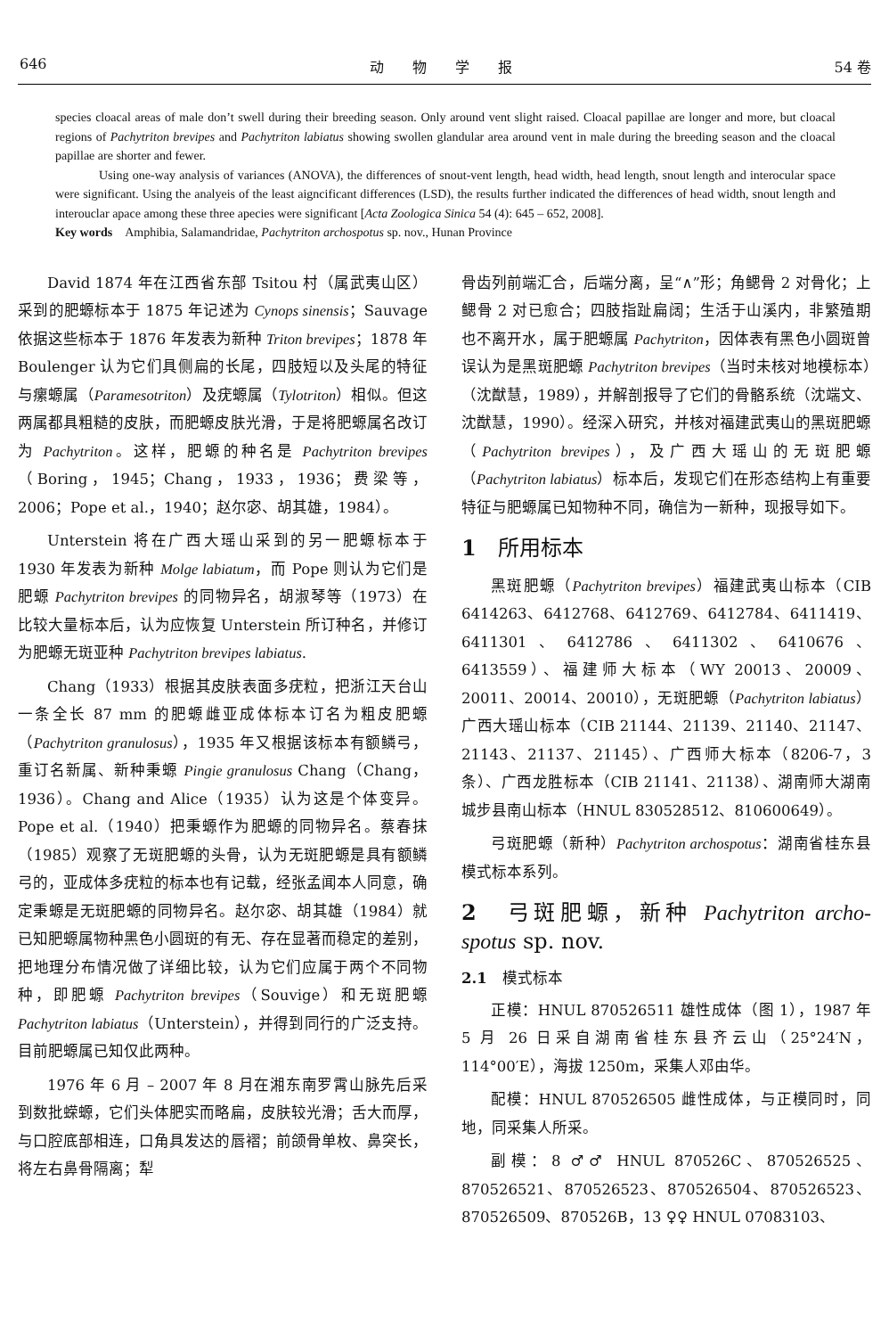646 动　　物　　学　　报 54 卷
species cloacal areas of male don’t swell during their breeding season. Only around vent slight raised. Cloacal papillae are longer and more, but cloacal regions of Pachytriton brevipes and Pachytriton labiatus showing swollen glandular area around vent in male during the breeding season and the cloacal papillae are shorter and fewer.
Using one-way analysis of variances (ANOVA), the differences of snout-vent length, head width, head length, snout length and interocular space were significant. Using the analyeis of the least aigncificant differences (LSD), the results further indicated the differences of head width, snout length and interouclar apace among these three apecies were significant [Acta Zoologica Sinica 54 (4): 645 – 652, 2008].
Key words　Amphibia, Salamandridae, Pachytriton archospotus sp. nov., Hunan Province
David 1874 年在江西省东部 Tsitou 村（属武夷山区）采到的肥螈标本于 1875 年记述为 Cynops sinensis；Sauvage 依据这些标本于 1876 年发表为新种 Triton brevipes；1878 年 Boulenger 认为它们具侧扁的长尾，四肢短以及头尾的特征与瘰螈属（Paramesotriton）及疣螈属（Tylotriton）相似。但这两属都具粗糙的皮肤，而肥螈皮肤光滑，于是将肥螈属名改订为 Pachytriton。这样，肥螈的种名是 Pachytriton brevipes（Boring，1945；Chang，1933，1936；费梁等，2006；Pope et al.，1940；赵尔宓、胡其雄，1984）。
Unterstein 将在广西大瑶山采到的另一肥螈标本于 1930 年发表为新种 Molge labiatum，而 Pope 则认为它们是肥螈 Pachytriton brevipes 的同物异名，胡淑琴等（1973）在比较大量标本后，认为应恢复 Unterstein 所订种名，并修订为肥螈无斑亚种 Pachytriton brevipes labiatus.
Chang（1933）根据其皮肤表面多疣粒，把浙江天台山一条全长 87 mm 的肥螈雌亚成体标本订名为粗皮肥螈（Pachytriton granulosus），1935 年又根据该标本有额鳞弓，重订名新属、新种秉螈 Pingie granulosus Chang（Chang，1936）。Chang and Alice（1935）认为这是个体变异。Pope et al.（1940）把秉螈作为肥螈的同物异名。蔡春抹（1985）观察了无斑肥螈的头骨，认为无斑肥螈是具有额鳞弓的，亚成体多疣粒的标本也有记载，经张孟闻本人同意，确定秉螈是无斑肥螈的同物异名。赵尔宓、胡其雄（1984）就已知肥螈属物种黑色小圆斑的有无、存在显著而稳定的差别，把地理分布情况做了详细比较，认为它们应属于两个不同物种，即肥螈 Pachytriton brevipes（Souvige）和无斑肥螈 Pachytriton labiatus（Unterstein），并得到同行的广泛支持。目前肥螈属已知仅此两种。
1976 年 6 月 – 2007 年 8 月在湘东南罗霄山脉先后采到数批蝾螈，它们头体肥实而略扁，皮肤较光滑；舌大而厚，与口腔底部相连，口角具发达的唇褶；前颌骨单枚、鼻突长，将左右鼻骨隔离；犁
骨齿列前端汇合，后端分离，呈“∧”形；角鳃骨 2 对骨化；上鳃骨 2 对已愈合；四肢指趾扁阔；生活于山溪内，非繁殖期也不离开水，属于肥螈属 Pachytriton，因体表有黑色小圆斑曾误认为是黑斑肥螈 Pachytriton brevipes（当时未核对地模标本）（沈猷慧，1989），并解剖报导了它们的骨骼系统（沈端文、沈猷慧，1990）。经深入研究，并核对福建武夷山的黑斑肥螈（Pachytriton brevipes），及广西大瑶山的无斑肥螈（Pachytriton labiatus）标本后，发现它们在形态结构上有重要特征与肥螈属已知物种不同，确信为一新种，现报导如下。
1　所用标本
黑斑肥螈（Pachytriton brevipes）福建武夷山标本（CIB 6414263、6412768、6412769、6412784、6411419、6411301、6412786、6411302、6410676、6413559）、福建师大标本（WY 20013、20009、20011、20014、20010），无斑肥螈（Pachytriton labiatus）广西大瑶山标本（CIB 21144、21139、21140、21147、21143、21137、21145）、广西师大标本（8206-7，3 条）、广西龙胜标本（CIB 21141、21138）、湖南师大湖南城步县南山标本（HNUL 830528512、810600649）。
弓斑肥螈（新种）Pachytriton archospotus：湖南省桂东县模式标本系列。
2　弓斑肥螈，新种 Pachytriton archo-spotus sp. nov.
2.1　模式标本
正模：HNUL 870526511 雄性成体（图 1），1987 年 5 月 26 日采自湖南省桂东县齐云山（25°24′N，114°00′E），海拔 1250m，采集人邓由华。
配模：HNUL 870526505 雌性成体，与正模同时，同地，同采集人所采。
副模：8 ♂♂ HNUL 870526C、870526525、870526521、870526523、870526504、870526523、870526509、870526B，13 ♀♀ HNUL 07083103、